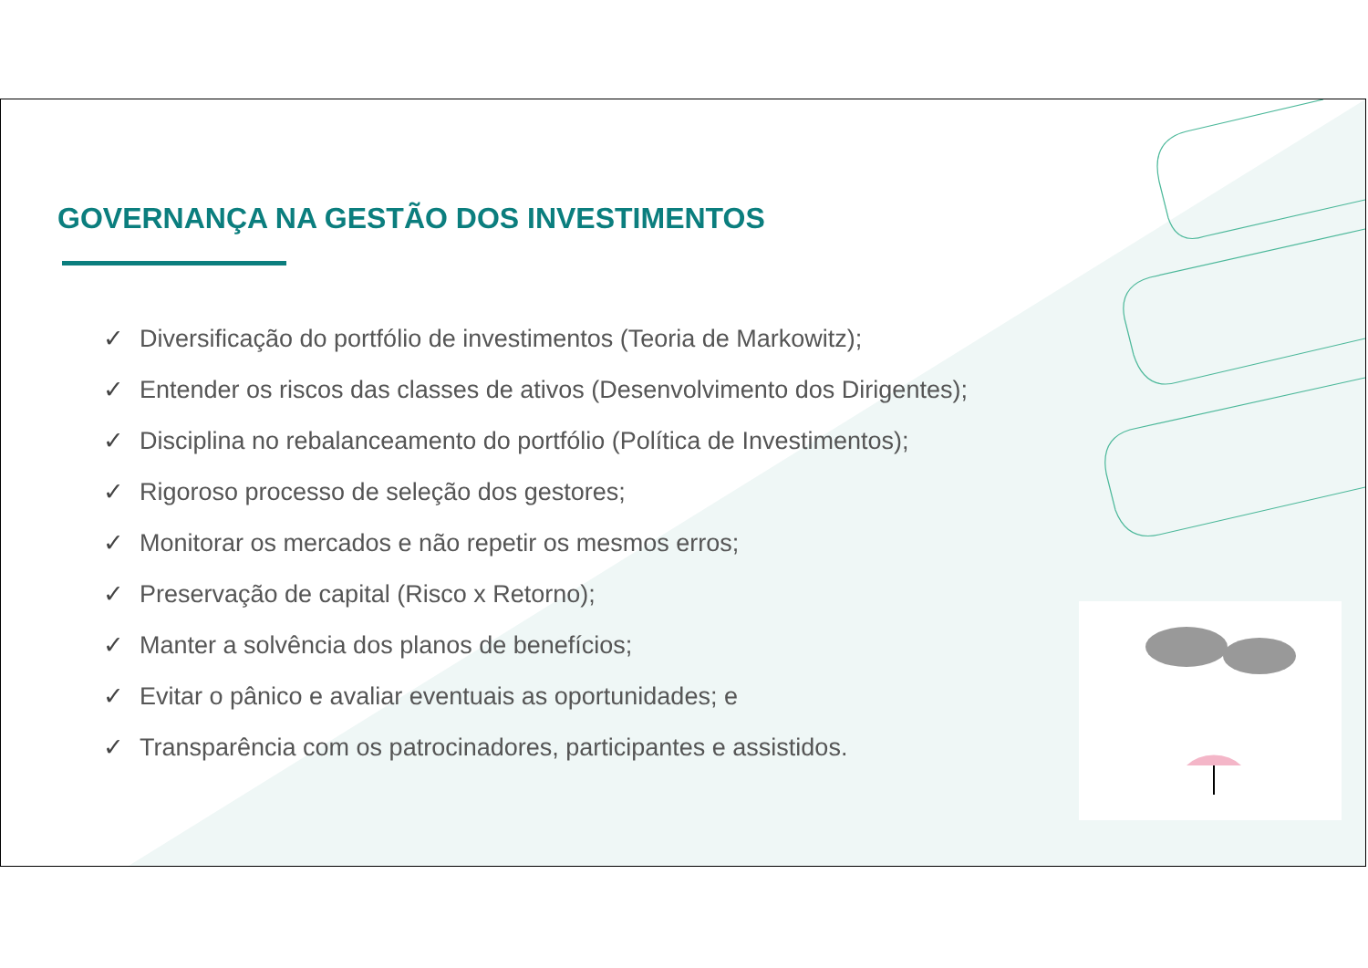GOVERNANÇA NA GESTÃO DOS INVESTIMENTOS
✓ Diversificação do portfólio de investimentos (Teoria de Markowitz);
✓ Entender os riscos das classes de ativos (Desenvolvimento dos Dirigentes);
✓ Disciplina no rebalanceamento do portfólio (Política de Investimentos);
✓ Rigoroso processo de seleção dos gestores;
✓ Monitorar os mercados e não repetir os mesmos erros;
✓ Preservação de capital (Risco x Retorno);
✓ Manter a solvência dos planos de benefícios;
✓ Evitar o pânico e avaliar eventuais as oportunidades; e
✓ Transparência com os patrocinadores, participantes e assistidos.